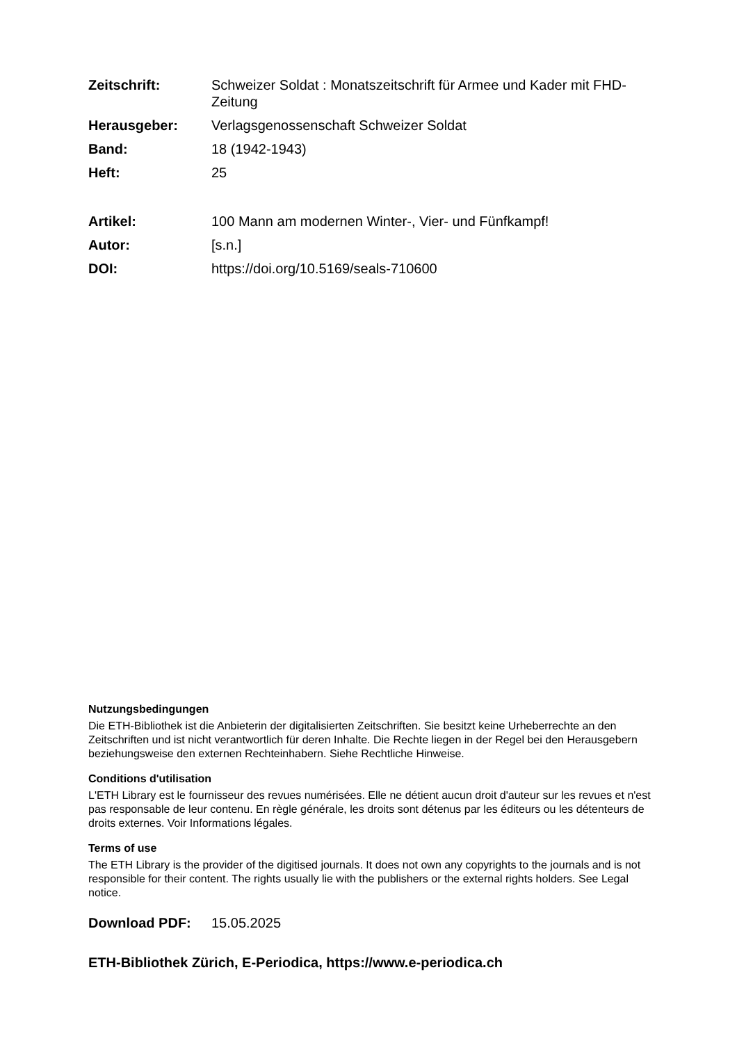Zeitschrift: Schweizer Soldat : Monatszeitschrift für Armee und Kader mit FHD-Zeitung
Herausgeber: Verlagsgenossenschaft Schweizer Soldat
Band: 18 (1942-1943)
Heft: 25
Artikel: 100 Mann am modernen Winter-, Vier- und Fünfkampf!
Autor: [s.n.]
DOI: https://doi.org/10.5169/seals-710600
Nutzungsbedingungen
Die ETH-Bibliothek ist die Anbieterin der digitalisierten Zeitschriften. Sie besitzt keine Urheberrechte an den Zeitschriften und ist nicht verantwortlich für deren Inhalte. Die Rechte liegen in der Regel bei den Herausgebern beziehungsweise den externen Rechteinhabern. Siehe Rechtliche Hinweise.
Conditions d'utilisation
L'ETH Library est le fournisseur des revues numérisées. Elle ne détient aucun droit d'auteur sur les revues et n'est pas responsable de leur contenu. En règle générale, les droits sont détenus par les éditeurs ou les détenteurs de droits externes. Voir Informations légales.
Terms of use
The ETH Library is the provider of the digitised journals. It does not own any copyrights to the journals and is not responsible for their content. The rights usually lie with the publishers or the external rights holders. See Legal notice.
Download PDF: 15.05.2025
ETH-Bibliothek Zürich, E-Periodica, https://www.e-periodica.ch